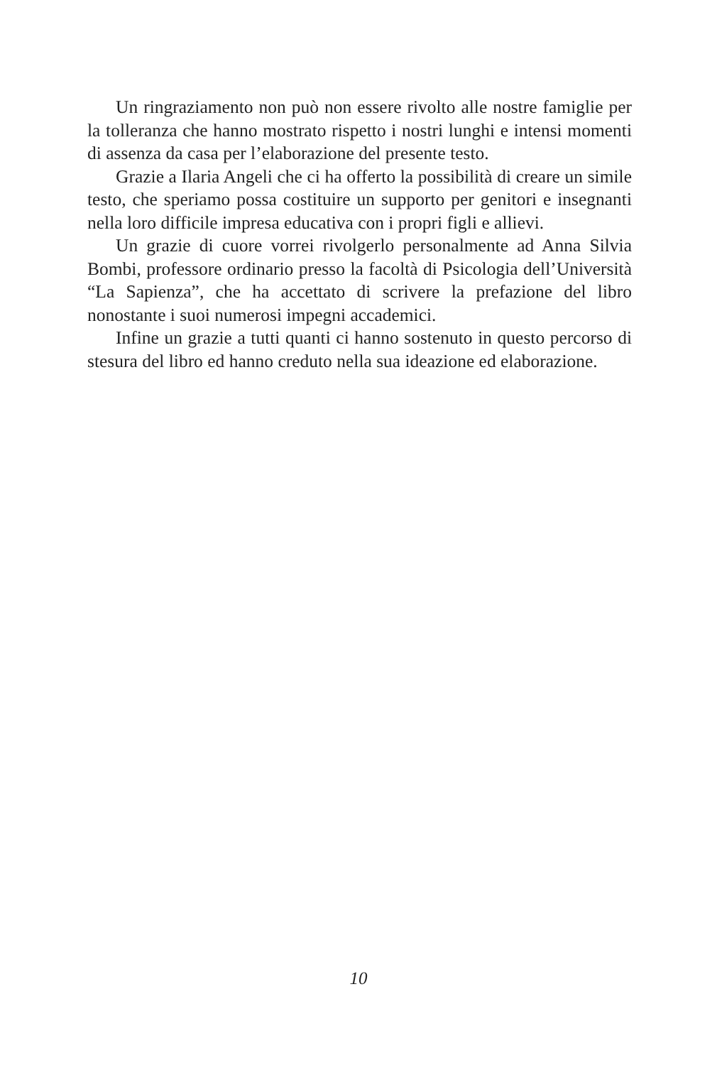Un ringraziamento non può non essere rivolto alle nostre famiglie per la tolleranza che hanno mostrato rispetto i nostri lunghi e intensi momenti di assenza da casa per l’elaborazione del presente testo.
Grazie a Ilaria Angeli che ci ha offerto la possibilità di creare un simile testo, che speriamo possa costituire un supporto per genitori e insegnanti nella loro difficile impresa educativa con i propri figli e allievi.
Un grazie di cuore vorrei rivolgerlo personalmente ad Anna Silvia Bombi, professore ordinario presso la facoltà di Psicologia dell’Università “La Sapienza”, che ha accettato di scrivere la prefazione del libro nonostante i suoi numerosi impegni accademici.
Infine un grazie a tutti quanti ci hanno sostenuto in questo percorso di stesura del libro ed hanno creduto nella sua ideazione ed elaborazione.
10